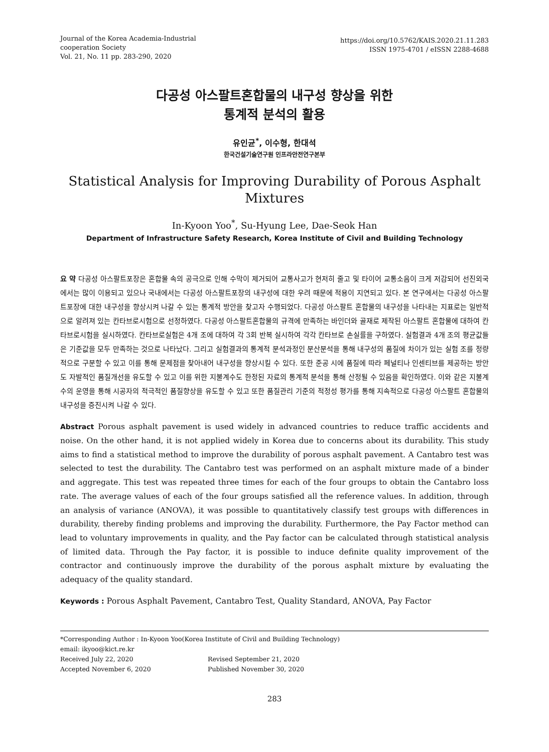Journal of the Korea Academia-Industrial
cooperation Society
Vol. 21, No. 11 pp. 283-290, 2020
https://doi.org/10.5762/KAIS.2020.21.11.283
ISSN 1975-4701 / eISSN 2288-4688
다공성 아스팔트혼합물의 내구성 향상을 위한
통계적 분석의 활용
유인균<sup>*</sup>, 이수형, 한대석
한국건설기술연구원 인프라안전연구본부
Statistical Analysis for Improving Durability of Porous Asphalt Mixtures
In-Kyoon Yoo<sup>*</sup>, Su-Hyung Lee, Dae-Seok Han
Department of Infrastructure Safety Research, Korea Institute of Civil and Building Technology
요 약 다공성 아스팔트포장은 혼합물 속의 공극으로 인해 수막이 제거되어 교통사고가 현저히 줄고 및 타이어 교통소음이 크게 저감되어 선진외국에서는 많이 이용되고 있으나 국내에서는 다공성 아스팔트포장의 내구성에 대한 우려 때문에 적용이 지연되고 있다. 본 연구에서는 다공성 아스팔트포장에 대한 내구성을 향상시켜 나갈 수 있는 통계적 방안을 찾고자 수행되었다. 다공성 아스팔트 혼합물의 내구성을 나타내는 지표로는 일반적으로 알려져 있는 칸타브로시험으로 선정하였다. 다공성 아스팔트혼합물의 규격에 만족하는 바인더와 골재로 제작된 아스팔트 혼합물에 대하여 칸타브로시험을 실시하였다. 칸타브로실험은 4개 조에 대하여 각 3회 반복 실시하여 각각 칸타브로 손실률을 구하였다. 실험결과 4개 조의 평균값들은 기준값을 모두 만족하는 것으로 나타났다. 그리고 실험결과의 통계적 분석과정인 분산분석을 통해 내구성의 품질에 차이가 있는 실험 조를 정량적으로 구분할 수 있고 이를 통해 문제점을 찾아내어 내구성을 향상시킬 수 있다. 또한 준공 시에 품질에 따라 페널티나 인센티브를 제공하는 방안도 자발적인 품질개선을 유도할 수 있고 이를 위한 지불계수도 한정된 자료의 통계적 분석을 통해 산정될 수 있음을 확인하였다. 이와 같은 지불계수의 운영을 통해 시공자의 적극적인 품질향상을 유도할 수 있고 또한 품질관리 기준의 적정성 평가를 통해 지속적으로 다공성 아스팔트 혼합물의 내구성을 증진시켜 나갈 수 있다.
Abstract Porous asphalt pavement is used widely in advanced countries to reduce traffic accidents and noise. On the other hand, it is not applied widely in Korea due to concerns about its durability. This study aims to find a statistical method to improve the durability of porous asphalt pavement. A Cantabro test was selected to test the durability. The Cantabro test was performed on an asphalt mixture made of a binder and aggregate. This test was repeated three times for each of the four groups to obtain the Cantabro loss rate. The average values of each of the four groups satisfied all the reference values. In addition, through an analysis of variance (ANOVA), it was possible to quantitatively classify test groups with differences in durability, thereby finding problems and improving the durability. Furthermore, the Pay Factor method can lead to voluntary improvements in quality, and the Pay factor can be calculated through statistical analysis of limited data. Through the Pay factor, it is possible to induce definite quality improvement of the contractor and continuously improve the durability of the porous asphalt mixture by evaluating the adequacy of the quality standard.
Keywords : Porous Asphalt Pavement, Cantabro Test, Quality Standard, ANOVA, Pay Factor
*Corresponding Author : In-Kyoon Yoo(Korea Institute of Civil and Building Technology)
email: ikyoo@kict.re.kr
Received July 22, 2020 Revised September 21, 2020
Accepted November 6, 2020 Published November 30, 2020
283